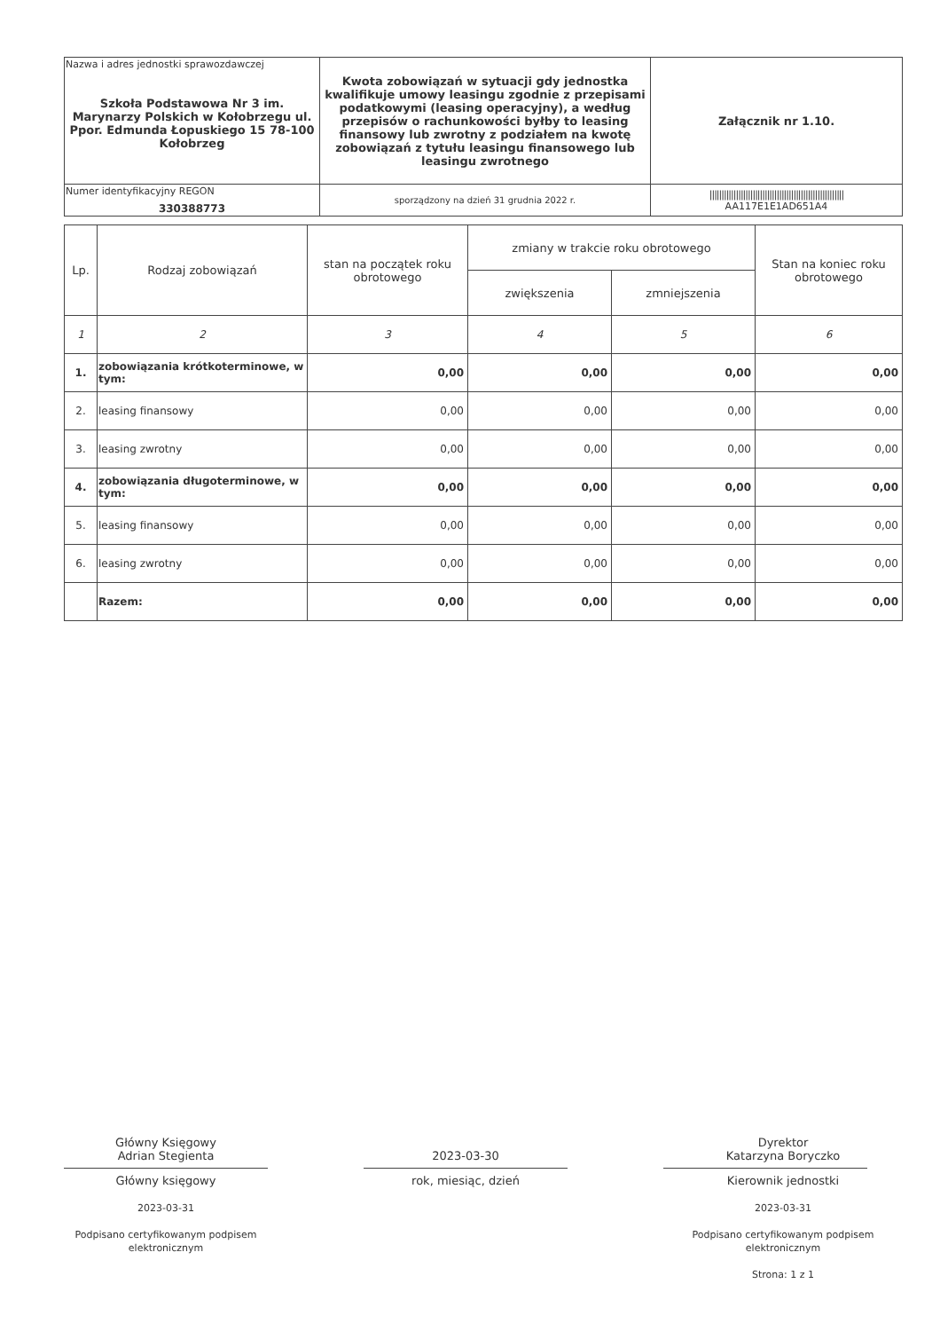| Nazwa i adres jednostki sprawozdawczej Szkoła Podstawowa Nr 3 im. Marynarzy Polskich w Kołobrzegu ul. Ppor. Edmunda Łopuskiego 15 78-100 Kołobrzeg | Kwota zobowiązań w sytuacji gdy jednostka kwalifikuje umowy leasingu zgodnie z przepisami podatkowymi (leasing operacyjny), a według przepisów o rachunkowości byłby to leasing finansowy lub zwrotny z podziałem na kwotę zobowiązań z tytułu leasingu finansowego lub leasingu zwrotnego | Załącznik nr 1.10. |
| Numer identyfikacyjny REGON 330388773 | | //////////////////////////////////////////////////////// AA117E1E1AD651A4 |
| | sporządzony na dzień 31 grudnia 2022 r. | |
| Lp. | Rodzaj zobowiązań | stan na początek roku obrotowego | zmiany w trakcie roku obrotowego | | Stan na koniec roku obrotowego |
| --- | --- | --- | --- | --- | --- |
| | | | zwiększenia | zmniejszenia | |
| 1 | 2 | 3 | 4 | 5 | 6 |
| 1. | zobowiązania krótkoterminowe, w tym: | 0,00 | 0,00 | 0,00 | 0,00 |
| 2. | leasing finansowy | 0,00 | 0,00 | 0,00 | 0,00 |
| 3. | leasing zwrotny | 0,00 | 0,00 | 0,00 | 0,00 |
| 4. | zobowiązania długoterminowe, w tym: | 0,00 | 0,00 | 0,00 | 0,00 |
| 5. | leasing finansowy | 0,00 | 0,00 | 0,00 | 0,00 |
| 6. | leasing zwrotny | 0,00 | 0,00 | 0,00 | 0,00 |
| | Razem: | 0,00 | 0,00 | 0,00 | 0,00 |
Główny Księgowy
Adrian Stegienta
Główny księgowy
2023-03-31
Podpisano certyfikowanym podpisem elektronicznym
2023-03-30
rok, miesiąc, dzień
Dyrektor
Katarzyna Boryczko
Kierownik jednostki
2023-03-31
Podpisano certyfikowanym podpisem elektronicznym
Strona: 1 z 1